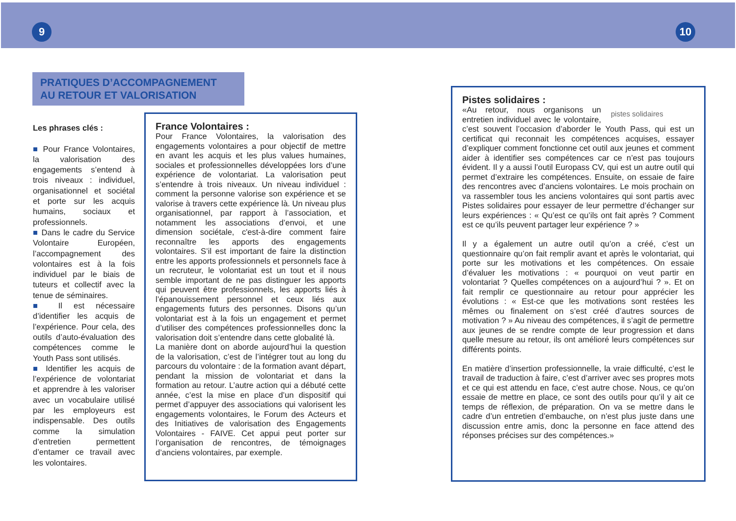9 10
PRATIQUES D’ACCOMPAGNEMENT
AU RETOUR ET VALORISATION
Les phrases clés :
■ Pour France Volontaires, la valorisation des engagements s’entend à trois niveaux : individuel, organisationnel et sociétal et porte sur les acquis humains, sociaux et professionnels.
■ Dans le cadre du Service Volontaire Européen, l’accompagnement des volontaires est à la fois individuel par le biais de tuteurs et collectif avec la tenue de séminaires.
■ Il est nécessaire d’identifier les acquis de l’expérience. Pour cela, des outils d’auto-évaluation des compétences comme le Youth Pass sont utilisés.
■ Identifier les acquis de l’expérience de volontariat et apprendre à les valoriser avec un vocabulaire utilisé par les employeurs est indispensable. Des outils comme la simulation d’entretien permettent d’entamer ce travail avec les volontaires.
France Volontaires :
Pour France Volontaires, la valorisation des engagements volontaires a pour objectif de mettre en avant les acquis et les plus values humaines, sociales et professionnelles développées lors d’une expérience de volontariat. La valorisation peut s’entendre à trois niveaux. Un niveau individuel : comment la personne valorise son expérience et se valorise à travers cette expérience là. Un niveau plus organisationnel, par rapport à l’association, et notamment les associations d’envoi, et une dimension sociétale, c'est-à-dire comment faire reconnaître les apports des engagements volontaires. S’il est important de faire la distinction entre les apports professionnels et personnels face à un recruteur, le volontariat est un tout et il nous semble important de ne pas distinguer les apports qui peuvent être professionnels, les apports liés à l’épanouissement personnel et ceux liés aux engagements futurs des personnes. Disons qu’un volontariat est à la fois un engagement et permet d’utiliser des compétences professionnelles donc la valorisation doit s’entendre dans cette globalité là.
La manière dont on aborde aujourd’hui la question de la valorisation, c’est de l’intégrer tout au long du parcours du volontaire : de la formation avant départ, pendant la mission de volontariat et dans la formation au retour. L’autre action qui a débuté cette année, c’est la mise en place d’un dispositif qui permet d’appuyer des associations qui valorisent les engagements volontaires, le Forum des Acteurs et des Initiatives de valorisation des Engagements Volontaires - FAIVE. Cet appui peut porter sur l’organisation de rencontres, de témoignages d’anciens volontaires, par exemple.
Pistes solidaires :
pistes solidaires
«Au retour, nous organisons un entretien individuel avec le volontaire, c’est souvent l’occasion d’aborder le Youth Pass, qui est un certificat qui reconnait les compétences acquises, essayer d’expliquer comment fonctionne cet outil aux jeunes et comment aider à identifier ses compétences car ce n’est pas toujours évident. Il y a aussi l’outil Europass CV, qui est un autre outil qui permet d’extraire les compétences. Ensuite, on essaie de faire des rencontres avec d’anciens volontaires. Le mois prochain on va rassembler tous les anciens volontaires qui sont partis avec Pistes solidaires pour essayer de leur permettre d’échanger sur leurs expériences : « Qu’est ce qu’ils ont fait après ? Comment est ce qu’ils peuvent partager leur expérience ? »
Il y a également un autre outil qu’on a créé, c’est un questionnaire qu’on fait remplir avant et après le volontariat, qui porte sur les motivations et les compétences. On essaie d’évaluer les motivations : « pourquoi on veut partir en volontariat ? Quelles compétences on a aujourd’hui ? ». Et on fait remplir ce questionnaire au retour pour apprécier les évolutions : « Est-ce que les motivations sont restées les mêmes ou finalement on s’est créé d’autres sources de motivation ? » Au niveau des compétences, il s’agit de permettre aux jeunes de se rendre compte de leur progression et dans quelle mesure au retour, ils ont amélioré leurs compétences sur différents points.
En matière d’insertion professionnelle, la vraie difficulté, c’est le travail de traduction à faire, c’est d’arriver avec ses propres mots et ce qui est attendu en face, c’est autre chose. Nous, ce qu’on essaie de mettre en place, ce sont des outils pour qu’il y ait ce temps de réflexion, de préparation. On va se mettre dans le cadre d’un entretien d’embauche, on n’est plus juste dans une discussion entre amis, donc la personne en face attend des réponses précises sur des compétences.»